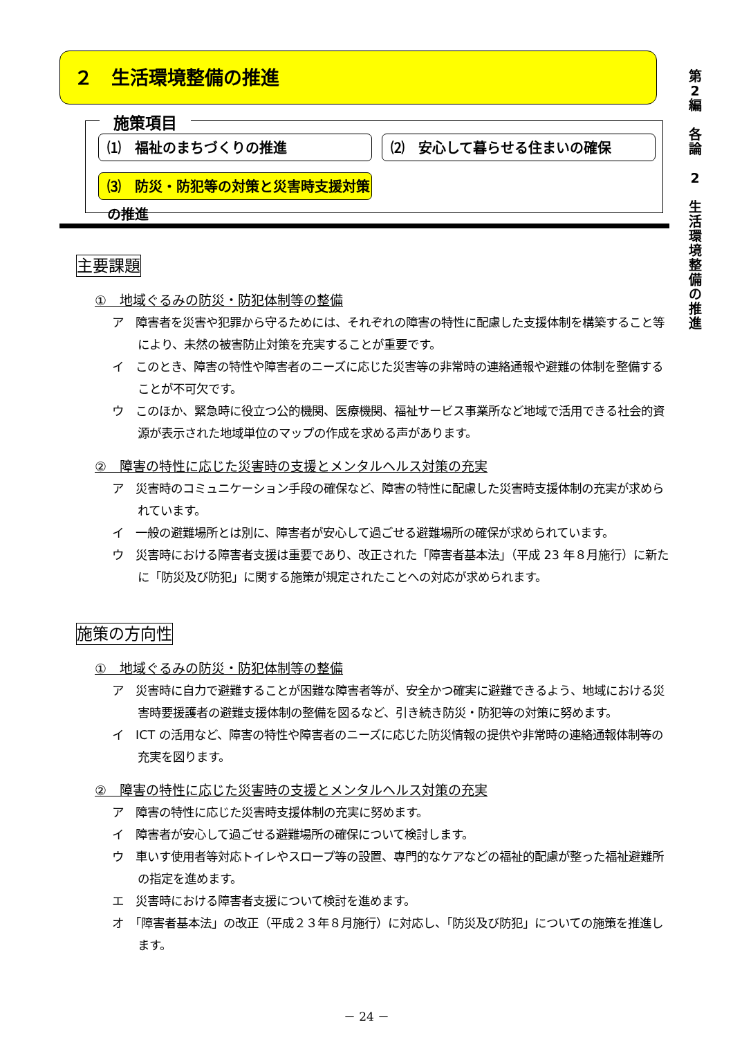２　生活環境整備の推進
第
2
編
各
論
2
生
活
環
境
整
備
の
推
進
施策項目
⑴　福祉のまちづくりの推進 ⑵　安心して暮らせる住まいの確保
⑶　防災・防犯等の対策と災害時支援対策の推進
主要課題
①　地域ぐるみの防災・防犯体制等の整備
ア　障害者を災害や犯罪から守るためには、それぞれの障害の特性に配慮した支援体制を構築すること等により、未然の被害防止対策を充実することが重要です。
イ　このとき、障害の特性や障害者のニーズに応じた災害等の非常時の連絡通報や避難の体制を整備することが不可欠です。
ウ　このほか、緊急時に役立つ公的機関、医療機関、福祉サービス事業所など地域で活用できる社会的資源が表示された地域単位のマップの作成を求める声があります。
②　障害の特性に応じた災害時の支援とメンタルヘルス対策の充実
ア　災害時のコミュニケーション手段の確保など、障害の特性に配慮した災害時支援体制の充実が求められています。
イ　一般の避難場所とは別に、障害者が安心して過ごせる避難場所の確保が求められています。
ウ　災害時における障害者支援は重要であり、改正された「障害者基本法」（平成 23 年８月施行）に新たに「防災及び防犯」に関する施策が規定されたことへの対応が求められます。
施策の方向性
①　地域ぐるみの防災・防犯体制等の整備
ア　災害時に自力で避難することが困難な障害者等が、安全かつ確実に避難できるよう、地域における災害時要援護者の避難支援体制の整備を図るなど、引き続き防災・防犯等の対策に努めます。
イ　ICT の活用など、障害の特性や障害者のニーズに応じた防災情報の提供や非常時の連絡通報体制等の充実を図ります。
②　障害の特性に応じた災害時の支援とメンタルヘルス対策の充実
ア　障害の特性に応じた災害時支援体制の充実に努めます。
イ　障害者が安心して過ごせる避難場所の確保について検討します。
ウ　車いす使用者等対応トイレやスロープ等の設置、専門的なケアなどの福祉的配慮が整った福祉避難所の指定を進めます。
エ　災害時における障害者支援について検討を進めます。
オ　「障害者基本法」の改正（平成２３年８月施行）に対応し、「防災及び防犯」についての施策を推進します。
－ 24 －